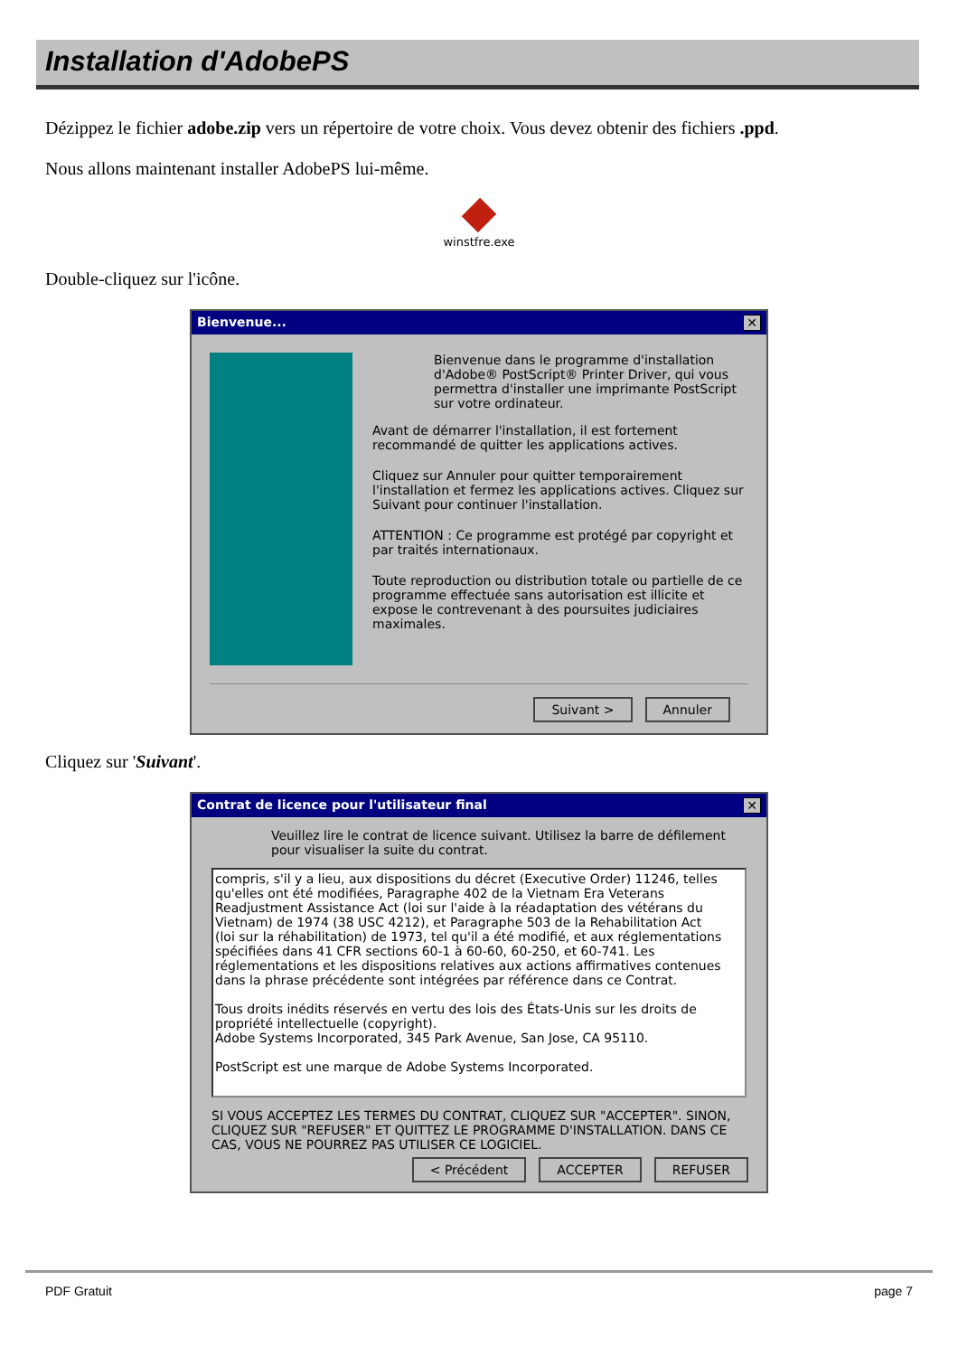Installation d'AdobePS
Dézippez le fichier adobe.zip vers un répertoire de votre choix. Vous devez obtenir des fichiers .ppd.
Nous allons maintenant installer AdobePS lui-même.
winstfre.exe
Double-cliquez sur l'icône.
Bienvenue... ✕
Bienvenue dans le programme d'installation d'Adobe® PostScript® Printer Driver, qui vous permettra d'installer une imprimante PostScript sur votre ordinateur.
Avant de démarrer l'installation, il est fortement recommandé de quitter les applications actives.
Cliquez sur Annuler pour quitter temporairement l'installation et fermez les applications actives. Cliquez sur Suivant pour continuer l'installation.
ATTENTION : Ce programme est protégé par copyright et par traités internationaux.
Toute reproduction ou distribution totale ou partielle de ce programme effectuée sans autorisation est illicite et expose le contrevenant à des poursuites judiciaires maximales.
Suivant > Annuler
Cliquez sur 'Suivant'.
Contrat de licence pour l'utilisateur final ✕
Veuillez lire le contrat de licence suivant. Utilisez la barre de défilement pour visualiser la suite du contrat.
compris, s'il y a lieu, aux dispositions du décret (Executive Order) 11246, telles qu'elles ont été modifiées, Paragraphe 402 de la Vietnam Era Veterans Readjustment Assistance Act (loi sur l'aide à la réadaptation des vétérans du Vietnam) de 1974 (38 USC 4212), et Paragraphe 503 de la Rehabilitation Act (loi sur la réhabilitation) de 1973, tel qu'il a été modifié, et aux réglementations spécifiées dans 41 CFR sections 60-1 à 60-60, 60-250, et 60-741. Les réglementations et les dispositions relatives aux actions affirmatives contenues dans la phrase précédente sont intégrées par référence dans ce Contrat.
Tous droits inédits réservés en vertu des lois des États-Unis sur les droits de propriété intellectuelle (copyright).
Adobe Systems Incorporated, 345 Park Avenue, San Jose, CA 95110.
PostScript est une marque de Adobe Systems Incorporated.
SI VOUS ACCEPTEZ LES TERMES DU CONTRAT, CLIQUEZ SUR "ACCEPTER". SINON, CLIQUEZ SUR "REFUSER" ET QUITTEZ LE PROGRAMME D'INSTALLATION. DANS CE CAS, VOUS NE POURREZ PAS UTILISER CE LOGICIEL.
< Précédent ACCEPTER REFUSER
PDF Gratuit page 7